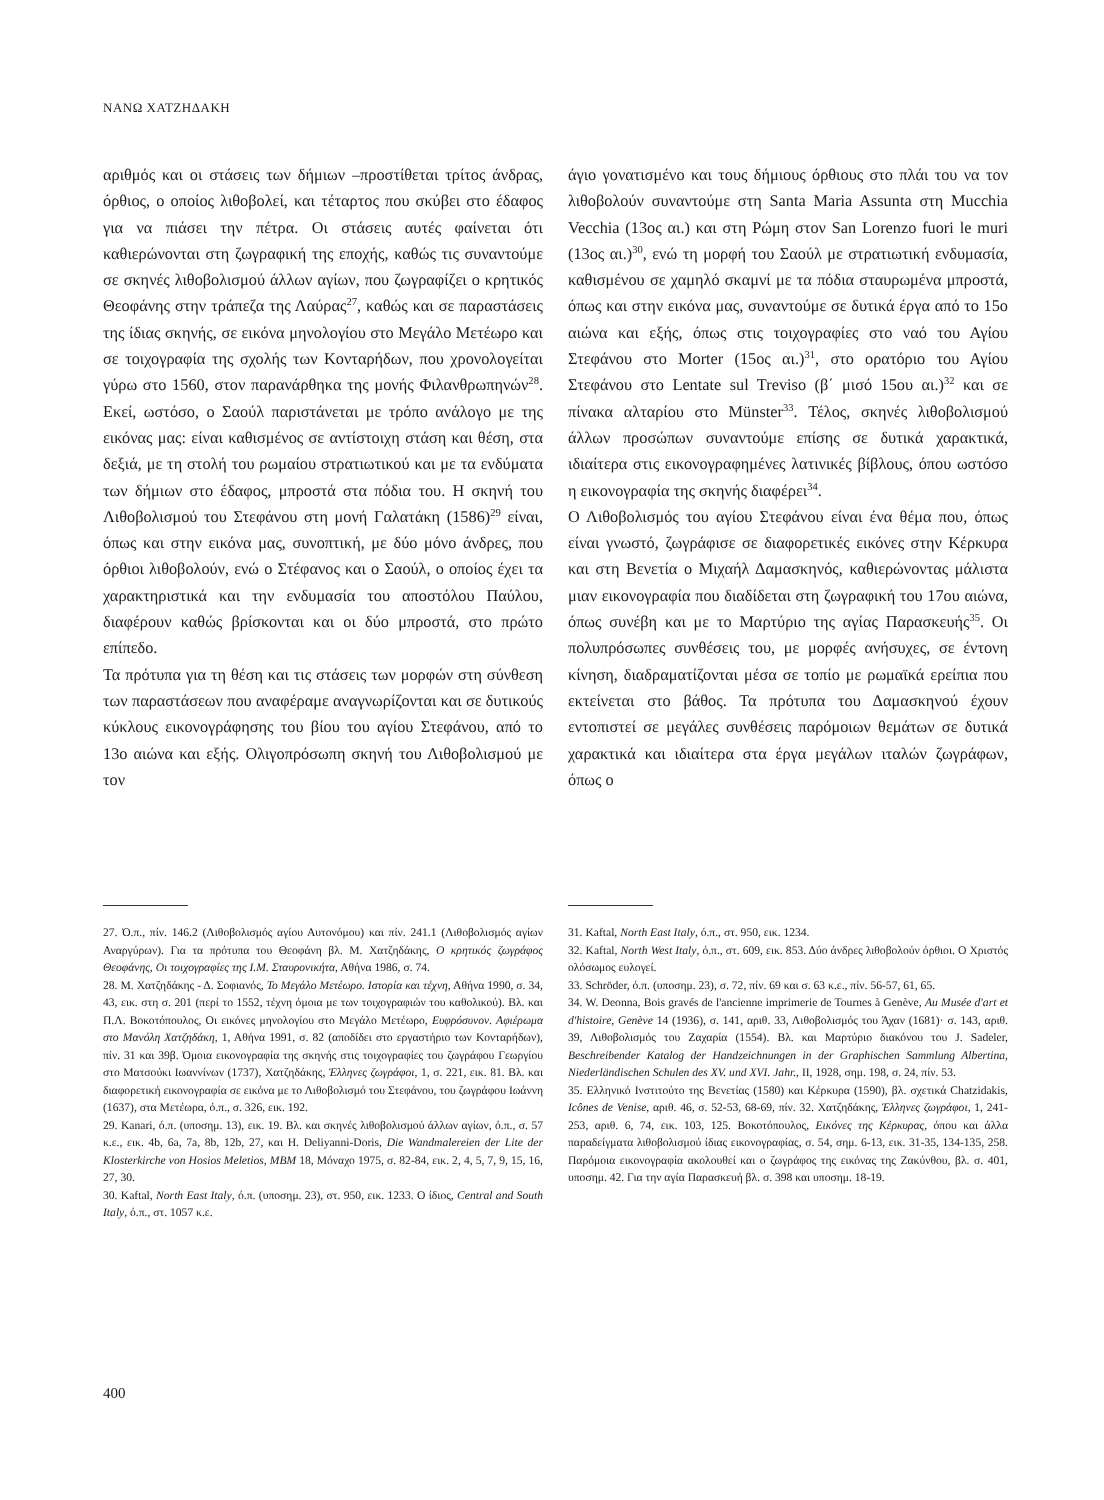ΝΑΝΩ ΧΑΤΖΗΔΑΚΗ
αριθμός και οι στάσεις των δήμιων –προστίθεται τρίτος άνδρας, όρθιος, ο οποίος λιθοβολεί, και τέταρτος που σκύβει στο έδαφος για να πιάσει την πέτρα. Οι στάσεις αυτές φαίνεται ότι καθιερώνονται στη ζωγραφική της εποχής, καθώς τις συναντούμε σε σκηνές λιθοβολισμού άλλων αγίων, που ζωγραφίζει ο κρητικός Θεοφάνης στην τράπεζα της Λαύρας<sup>27</sup>, καθώς και σε παραστάσεις της ίδιας σκηνής, σε εικόνα μηνολογίου στο Μεγάλο Μετέωρο και σε τοιχογραφία της σχολής των Κονταρήδων, που χρονολογείται γύρω στο 1560, στον παρανάρθηκα της μονής Φιλανθρωπηνών<sup>28</sup>. Εκεί, ωστόσο, ο Σαούλ παριστάνεται με τρόπο ανάλογο με της εικόνας μας: είναι καθισμένος σε αντίστοιχη στάση και θέση, στα δεξιά, με τη στολή του ρωμαίου στρατιωτικού και με τα ενδύματα των δήμιων στο έδαφος, μπροστά στα πόδια του. Η σκηνή του Λιθοβολισμού του Στεφάνου στη μονή Γαλατάκη (1586)<sup>29</sup> είναι, όπως και στην εικόνα μας, συνοπτική, με δύο μόνο άνδρες, που όρθιοι λιθοβολούν, ενώ ο Στέφανος και ο Σαούλ, ο οποίος έχει τα χαρακτηριστικά και την ενδυμασία του αποστόλου Παύλου, διαφέρουν καθώς βρίσκονται και οι δύο μπροστά, στο πρώτο επίπεδο.
Τα πρότυπα για τη θέση και τις στάσεις των μορφών στη σύνθεση των παραστάσεων που αναφέραμε αναγνωρίζονται και σε δυτικούς κύκλους εικονογράφησης του βίου του αγίου Στεφάνου, από το 13ο αιώνα και εξής. Ολιγοπρόσωπη σκηνή του Λιθοβολισμού με τον
άγιο γονατισμένο και τους δήμιους όρθιους στο πλάι του να τον λιθοβολούν συναντούμε στη Santa Maria Assunta στη Mucchia Vecchia (13ος αι.) και στη Ρώμη στον San Lorenzo fuori le muri (13ος αι.)<sup>30</sup>, ενώ τη μορφή του Σαούλ με στρατιωτική ενδυμασία, καθισμένου σε χαμηλό σκαμνί με τα πόδια σταυρωμένα μπροστά, όπως και στην εικόνα μας, συναντούμε σε δυτικά έργα από το 15ο αιώνα και εξής, όπως στις τοιχογραφίες στο ναό του Αγίου Στεφάνου στο Morter (15ος αι.)<sup>31</sup>, στο ορατόριο του Αγίου Στεφάνου στο Lentate sul Treviso (β΄ μισό 15ου αι.)<sup>32</sup> και σε πίνακα αλταρίου στο Münster<sup>33</sup>. Τέλος, σκηνές λιθοβολισμού άλλων προσώπων συναντούμε επίσης σε δυτικά χαρακτικά, ιδιαίτερα στις εικονογραφημένες λατινικές βίβλους, όπου ωστόσο η εικονογραφία της σκηνής διαφέρει<sup>34</sup>.
Ο Λιθοβολισμός του αγίου Στεφάνου είναι ένα θέμα που, όπως είναι γνωστό, ζωγράφισε σε διαφορετικές εικόνες στην Κέρκυρα και στη Βενετία ο Μιχαήλ Δαμασκηνός, καθιερώνοντας μάλιστα μιαν εικονογραφία που διαδίδεται στη ζωγραφική του 17ου αιώνα, όπως συνέβη και με το Μαρτύριο της αγίας Παρασκευής<sup>35</sup>. Οι πολυπρόσωπες συνθέσεις του, με μορφές ανήσυχες, σε έντονη κίνηση, διαδραματίζονται μέσα σε τοπίο με ρωμαϊκά ερείπια που εκτείνεται στο βάθος. Τα πρότυπα του Δαμασκηνού έχουν εντοπιστεί σε μεγάλες συνθέσεις παρόμοιων θεμάτων σε δυτικά χαρακτικά και ιδιαίτερα στα έργα μεγάλων ιταλών ζωγράφων, όπως ο
27. Ό.π., πίν. 146.2 (Λιθοβολισμός αγίου Αυτονόμου) και πίν. 241.1 (Λιθοβολισμός αγίων Αναργύρων). Για τα πρότυπα του Θεοφάνη βλ. Μ. Χατζηδάκης, Ο κρητικός ζωγράφος Θεοφάνης, Οι τοιχογραφίες της Ι.Μ. Σταυρονικήτα, Αθήνα 1986, σ. 74.
28. Μ. Χατζηδάκης - Δ. Σοφιανός, Το Μεγάλο Μετέωρο. Ιστορία και τέχνη, Αθήνα 1990, σ. 34, 43, εικ. στη σ. 201 (περί το 1552, τέχνη όμοια με των τοιχογραφιών του καθολικού). Βλ. και Π.Λ. Βοκοτόπουλος, Οι εικόνες μηνολογίου στο Μεγάλο Μετέωρο, Ευφρόσυνον. Αφιέρωμα στο Μανόλη Χατζηδάκη, 1, Αθήνα 1991, σ. 82 (αποδίδει στο εργαστήριο των Κονταρήδων), πίν. 31 και 39β. Όμοια εικονογραφία της σκηνής στις τοιχογραφίες του ζωγράφου Γεωργίου στο Ματσούκι Ιωαννίνων (1737), Χατζηδάκης, Έλληνες ζωγράφοι, 1, σ. 221, εικ. 81. Βλ. και διαφορετική εικονογραφία σε εικόνα με το Λιθοβολισμό του Στεφάνου, του ζωγράφου Ιωάννη (1637), στα Μετέωρα, ό.π., σ. 326, εικ. 192.
29. Kanari, ό.π. (υποσημ. 13), εικ. 19. Βλ. και σκηνές λιθοβολισμού άλλων αγίων, ό.π., σ. 57 κ.ε., εικ. 4b, 6a, 7a, 8b, 12b, 27, και H. Deliyanni-Doris, Die Wandmalereien der Lite der Klosterkirche von Hosios Meletios, MBM 18, Μόναχο 1975, σ. 82-84, εικ. 2, 4, 5, 7, 9, 15, 16, 27, 30.
30. Kaftal, North East Italy, ό.π. (υποσημ. 23), στ. 950, εικ. 1233. Ο ίδιος, Central and South Italy, ό.π., στ. 1057 κ.ε.
31. Kaftal, North East Italy, ό.π., στ. 950, εικ. 1234.
32. Kaftal, North West Italy, ό.π., στ. 609, εικ. 853. Δύο άνδρες λιθοβολούν όρθιοι. Ο Χριστός ολόσωμος ευλογεί.
33. Schröder, ό.π. (υποσημ. 23), σ. 72, πίν. 69 και σ. 63 κ.ε., πίν. 56-57, 61, 65.
34. W. Deonna, Bois gravés de l'ancienne imprimerie de Tournes à Genève, Au Musée d'art et d'histoire, Genève 14 (1936), σ. 141, αριθ. 33, Λιθοβολισμός του Άχαν (1681)· σ. 143, αριθ. 39, Λιθοβολισμός του Ζαχαρία (1554). Βλ. και Μαρτύριο διακόνου του J. Sadeler, Beschreibender Katalog der Handzeichnungen in der Graphischen Sammlung Albertina, Niederländischen Schulen des XV. und XVI. Jahr., II, 1928, σημ. 198, σ. 24, πίν. 53.
35. Ελληνικό Ινστιτούτο της Βενετίας (1580) και Κέρκυρα (1590), βλ. σχετικά Chatzidakis, Icônes de Venise, αριθ. 46, σ. 52-53, 68-69, πίν. 32. Χατζηδάκης, Έλληνες ζωγράφοι, 1, 241-253, αριθ. 6, 74, εικ. 103, 125. Βοκοτόπουλος, Εικόνες της Κέρκυρας, όπου και άλλα παραδείγματα λιθοβολισμού ίδιας εικονογραφίας, σ. 54, σημ. 6-13, εικ. 31-35, 134-135, 258. Παρόμοια εικονογραφία ακολουθεί και ο ζωγράφος της εικόνας της Ζακύνθου, βλ. σ. 401, υποσημ. 42. Για την αγία Παρασκευή βλ. σ. 398 και υποσημ. 18-19.
400